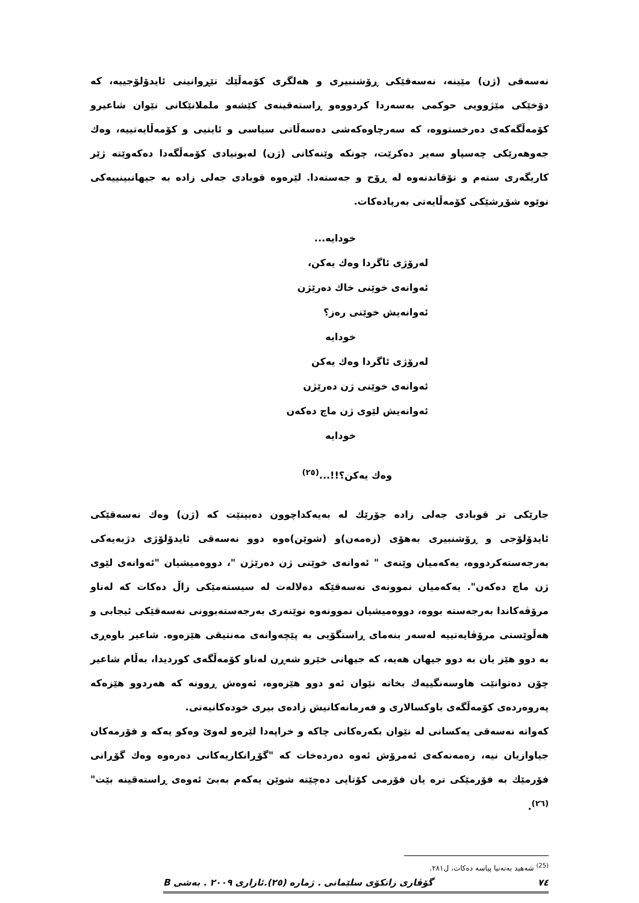نەسەقی (ژن) مێینە، نەسەقێکی ڕۆشنبیری و هەلگری کۆمەڵێك تێڕوانینی ئایدۆلۆجییە، کە دۆخێکی مێژوویی حوکمی بەسەردا کردووەو ڕاستەقینەی کێشەو ململانێکانی نێوان شاعیرو کۆمەڵگەکەی دەرخستووە، کە سەرچاوەکەشی دەسەڵاتی سیاسی و ئاینیی و کۆمەڵایەتییە، وەك جەوهەرێکی چەسپاو سەیر دەکرێت، چونکە وێنەکانی (ژن) لەبونیادی کۆمەڵگەدا دەکەوێتە ژێر کاریگەری ستەم و تۆقاندنەوە لە ڕۆح و جەستەدا. لێرەوە قوبادی جەلی زادە بە جیهانبینییەکی نوێوە شۆڕشێکی کۆمەڵایەتی بەرپادەکات.
خودایە...
لەرۆژی ئاگردا وەك یەکن،
ئەوانەی خوێنی خاك دەرێژن
ئەوانەیش خوێنی رەز؟
خودایە
لەرۆژی ئاگردا وەك یەکن
ئەوانەی خوێنی ژن دەرێژن
ئەوانەیش لێوی ژن ماچ دەکەن
خودایە
وەك یەکن؟!!...<sup>(٢٥)</sup>
جارێکی تر قوبادی جەلی زادە جۆرێك لە بەیەکداچوون دەبینێت کە (ژن) وەك نەسەقێکی ئایدۆلۆجی و ڕۆشنبیری بەهۆی (زەمەن)و (شوێن)ەوە دوو نەسەقی ئایدۆلۆژی دژبەیەکی بەرجەستەکردووە، یەکەمیان وێنەی " ئەوانەی خوێنی ژن دەرێژن "، دووەمیشیان "ئەوانەی لێوی ژن ماچ دەکەن". یەکەمیان نموونەی نەسەقێکە دەلالەت لە سیستەمێکی زاڵ دەکات کە لەناو مرۆڤەکاندا بەرجەستە بووە، دووەمیشیان نموونەوە نوێنەری بەرجەستەبوونی نەسەقێکی ئیجابی و هەڵوێستی مرۆڤایەتییە لەسەر بنەمای ڕاستگۆیی بە پێچەوانەی مەنتیقی هێزەوە. شاعیر باوەڕی بە دوو هێز یان بە دوو جیهان هەیە، کە جیهانی خێرو شەڕن لەناو کۆمەڵگەی کوردیدا، بەڵام شاعیر چۆن دەتوانێت هاوسەنگییەك بخاتە نێوان ئەو دوو هێزەوە، ئەوەش ڕوونە کە هەردوو هێزەکە پەروەردەی کۆمەڵگەی باوکسالاری و فەرمانەکانیش زادەی بیری خودەکانیەتی.
کەواتە نەسەقی یەکسانی لە نێوان بکەرەکانی چاکە و خراپەدا لێرەو لەوێ وەکو یەکە و فۆرمەکان جیاوازیان نیە، زەمەنەکەی ئەمرۆش ئەوە دەردەخات کە "گۆڕانکاریەکانی دەرەوە وەك گۆڕانی فۆرمێك بە فۆرمێکی ترە یان فۆرمی کۆتایی دەچێتە شوێن یەکەم بەبێ ئەوەی ڕاستەقینە بێت"<sup>(٢٦)</sup>.
<sup>(25)</sup> شەهید بەتەنیا پیاسە دەکات، ل٢٨١.
٧٤ گۆڤاری زانکۆی سلێمانی . ژمارە (٢٥).ئازاری ٢٠٠٩ . بەشی B